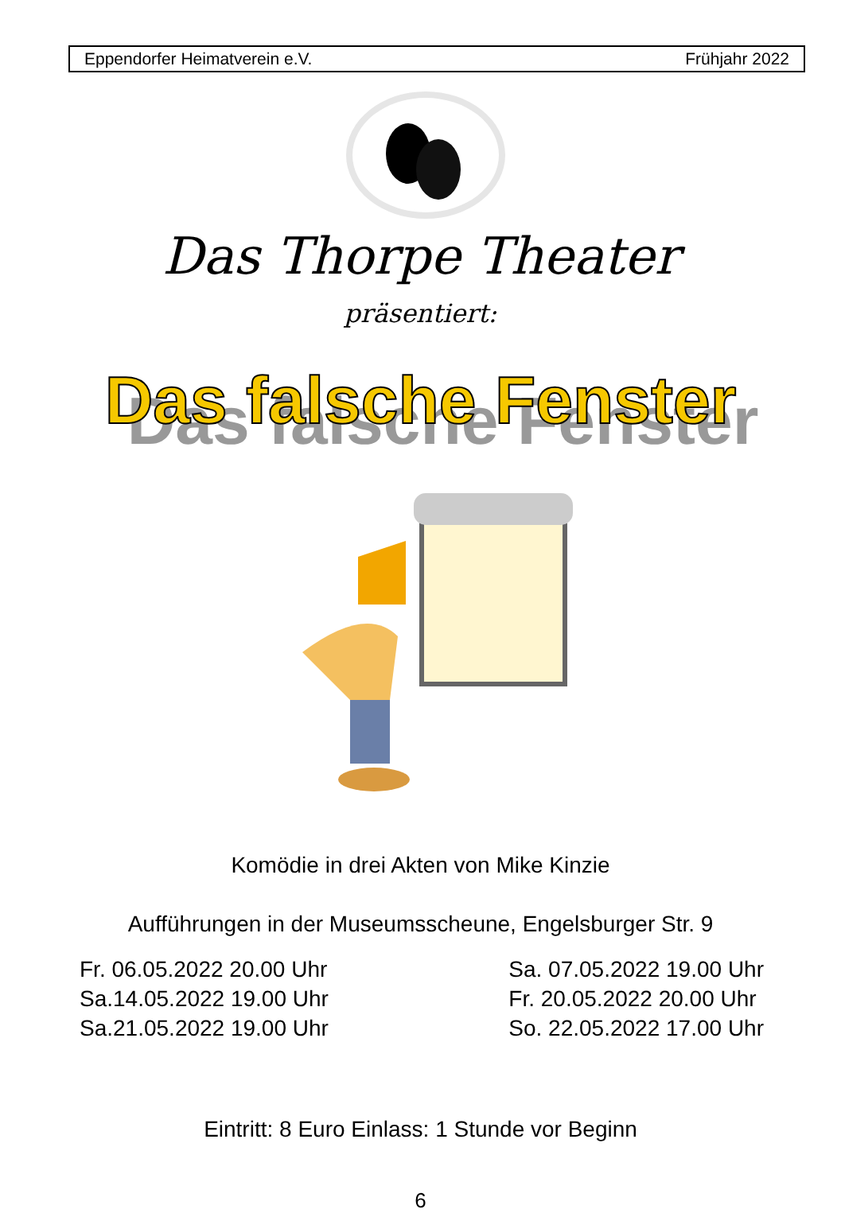Eppendorfer Heimatverein e.V. Frühjahr 2022
Das Thorpe Theater
präsentiert:
Das falsche Fenster
Komödie in drei Akten von Mike Kinzie
Aufführungen in der Museumsscheune, Engelsburger Str. 9
Fr. 06.05.2022 20.00 Uhr
Sa.14.05.2022 19.00 Uhr
Sa.21.05.2022 19.00 Uhr
Sa. 07.05.2022 19.00 Uhr
Fr. 20.05.2022 20.00 Uhr
So. 22.05.2022 17.00 Uhr
Eintritt: 8 Euro Einlass: 1 Stunde vor Beginn
6